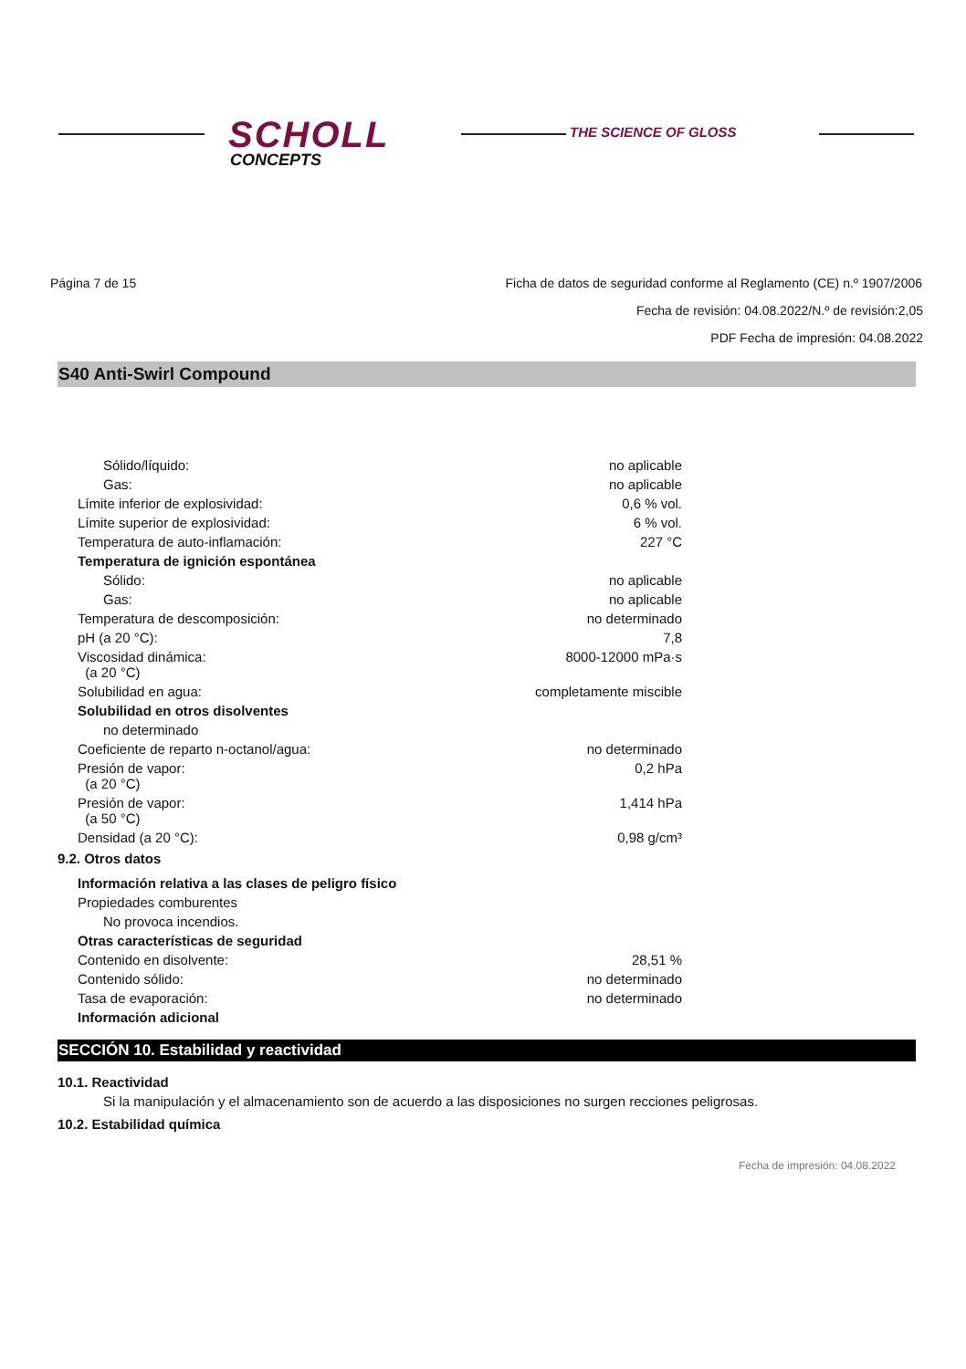SCHOLL
CONCEPTS
THE SCIENCE OF GLOSS
Página 7 de 15 Ficha de datos de seguridad conforme al Reglamento (CE) n.º 1907/2006
Fecha de revisión: 04.08.2022/N.º de revisión:2,05
PDF Fecha de impresión: 04.08.2022
S40 Anti-Swirl Compound
| Sólido/líquido: | no aplicable |
| Gas: | no aplicable |
| Límite inferior de explosividad: | 0,6 % vol. |
| Límite superior de explosividad: | 6 % vol. |
| Temperatura de auto-inflamación: | 227 °C |
| Temperatura de ignición espontánea | |
| Sólido: | no aplicable |
| Gas: | no aplicable |
| Temperatura de descomposición: | no determinado |
| pH (a 20 °C): | 7,8 |
| Viscosidad dinámica: (a 20 °C) | 8000-12000 mPa·s |
| Solubilidad en agua: | completamente miscible |
| Solubilidad en otros disolventes | |
| no determinado | |
| Coeficiente de reparto n-octanol/agua: | no determinado |
| Presión de vapor: (a 20 °C) | 0,2 hPa |
| Presión de vapor: (a 50 °C) | 1,414 hPa |
| Densidad (a 20 °C): | 0,98 g/cm³ |
9.2. Otros datos
| Información relativa a las clases de peligro físico | |
| Propiedades comburentes | |
| No provoca incendios. | |
| Otras características de seguridad | |
| Contenido en disolvente: | 28,51 % |
| Contenido sólido: | no determinado |
| Tasa de evaporación: | no determinado |
| Información adicional | |
SECCIÓN 10. Estabilidad y reactividad
10.1. Reactividad
Si la manipulación y el almacenamiento son de acuerdo a las disposiciones no surgen recciones peligrosas.
10.2. Estabilidad química
Fecha de impresión: 04.08.2022